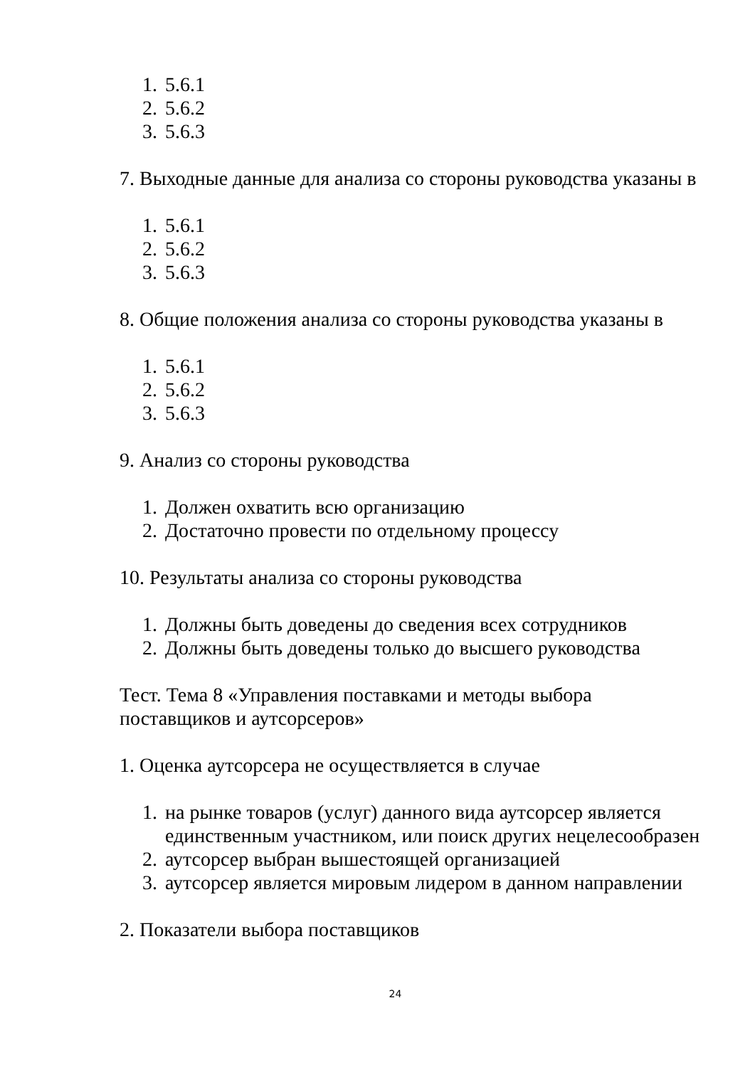1. 5.6.1
2. 5.6.2
3. 5.6.3
7. Выходные данные для анализа со стороны руководства указаны в
1. 5.6.1
2. 5.6.2
3. 5.6.3
8. Общие положения анализа со стороны руководства указаны в
1. 5.6.1
2. 5.6.2
3. 5.6.3
9. Анализ со стороны руководства
1. Должен охватить всю организацию
2. Достаточно провести по отдельному процессу
10. Результаты анализа со стороны руководства
1. Должны быть доведены до сведения всех сотрудников
2. Должны быть доведены только до высшего руководства
Тест. Тема 8 «Управления поставками и методы выбора
поставщиков и аутсорсеров»
1. Оценка аутсорсера не осуществляется в случае
1. на рынке товаров (услуг) данного вида аутсорсер является единственным участником, или поиск других нецелесообразен
2. аутсорсер выбран вышестоящей организацией
3. аутсорсер является мировым лидером в данном направлении
2. Показатели выбора поставщиков
24